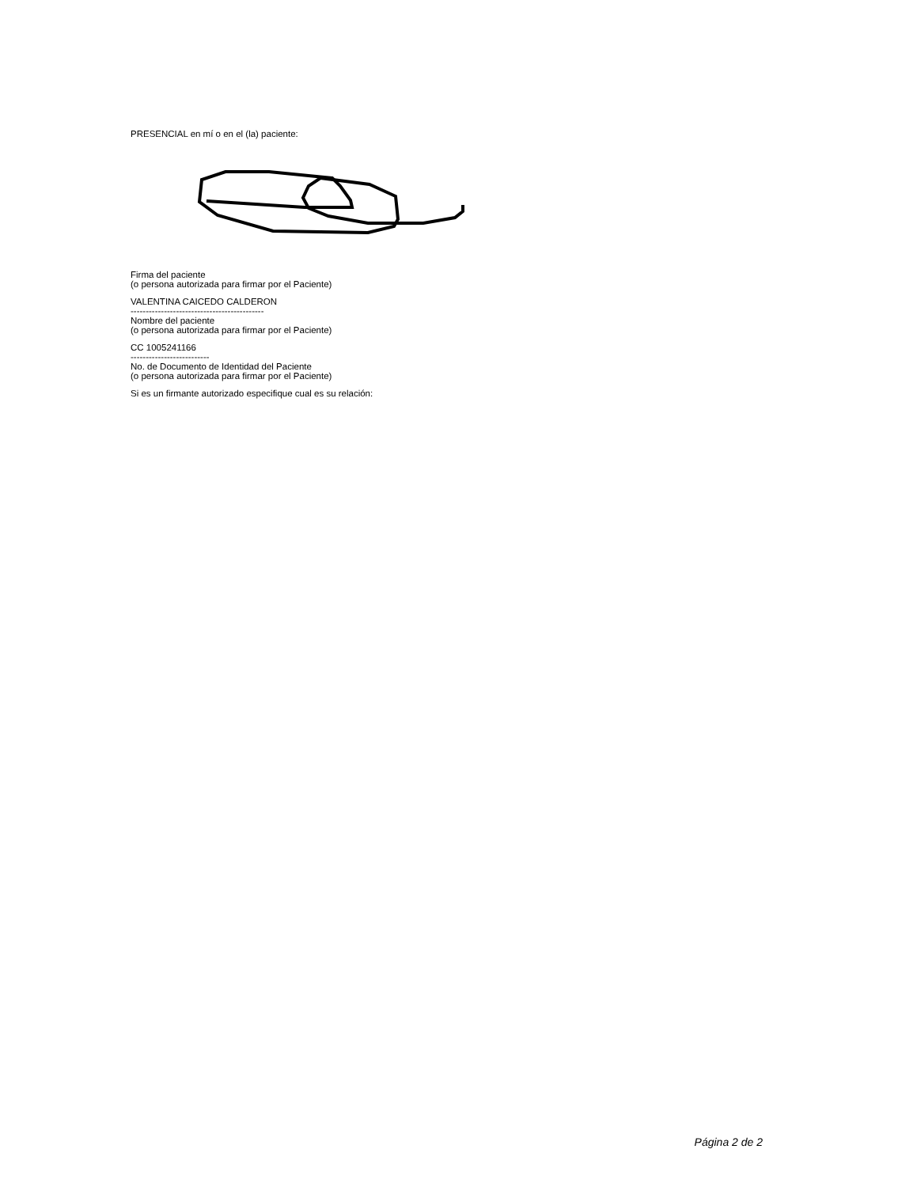PRESENCIAL en mí o en el (la) paciente:
Firma del paciente
(o persona autorizada para firmar por el Paciente)
VALENTINA CAICEDO CALDERON
--------------------------------------------
Nombre del paciente
(o persona autorizada para firmar por el Paciente)
CC 1005241166
--------------------------
No. de Documento de Identidad del Paciente
(o persona autorizada para firmar por el Paciente)
Si es un firmante autorizado especifique cual es su relación:
Página 2 de 2